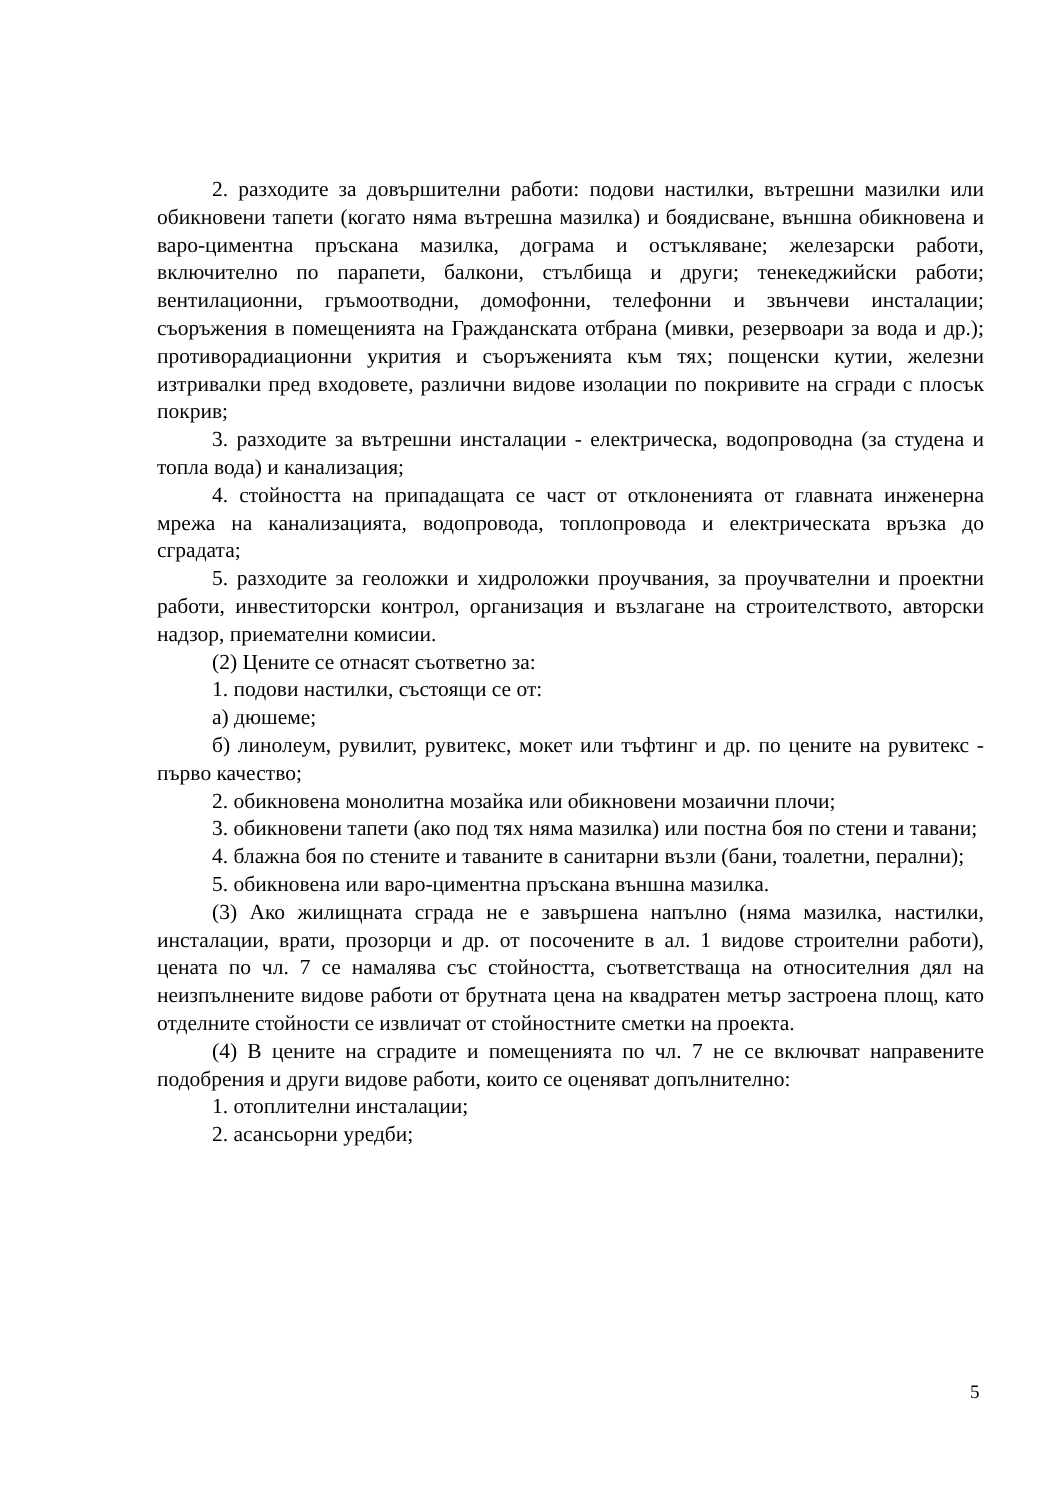2. разходите за довършителни работи: подови настилки, вътрешни мазилки или обикновени тапети (когато няма вътрешна мазилка) и боядисване, външна обикновена и варо-циментна пръскана мазилка, дограма и остъкляване; железарски работи, включително по парапети, балкони, стълбища и други; тенекеджийски работи; вентилационни, гръмоотводни, домофонни, телефонни и звънчеви инсталации; съоръжения в помещенията на Гражданската отбрана (мивки, резервоари за вода и др.); противорадиационни укрития и съоръженията към тях; пощенски кутии, железни изтривалки пред входовете, различни видове изолации по покривите на сгради с плосък покрив;
3. разходите за вътрешни инсталации - електрическа, водопроводна (за студена и топла вода) и канализация;
4. стойността на припадащата се част от отклоненията от главната инженерна мрежа на канализацията, водопровода, топлопровода и електрическата връзка до сградата;
5. разходите за геоложки и хидроложки проучвания, за проучвателни и проектни работи, инвеститорски контрол, организация и възлагане на строителството, авторски надзор, приемателни комисии.
(2) Цените се отнасят съответно за:
1. подови настилки, състоящи се от:
а) дюшеме;
б) линолеум, рувилит, рувитекс, мокет или тъфтинг и др. по цените на рувитекс - първо качество;
2. обикновена монолитна мозайка или обикновени мозаични плочи;
3. обикновени тапети (ако под тях няма мазилка) или постна боя по стени и тавани;
4. блажна боя по стените и таваните в санитарни възли (бани, тоалетни, перални);
5. обикновена или варо-циментна пръскана външна мазилка.
(3) Ако жилищната сграда не е завършена напълно (няма мазилка, настилки, инсталации, врати, прозорци и др. от посочените в ал. 1 видове строителни работи), цената по чл. 7 се намалява със стойността, съответстваща на относителния дял на неизпълнените видове работи от брутната цена на квадратен метър застроена площ, като отделните стойности се извличат от стойностните сметки на проекта.
(4) В цените на сградите и помещенията по чл. 7 не се включват направените подобрения и други видове работи, които се оценяват допълнително:
1. отоплителни инсталации;
2. асансьорни уредби;
5